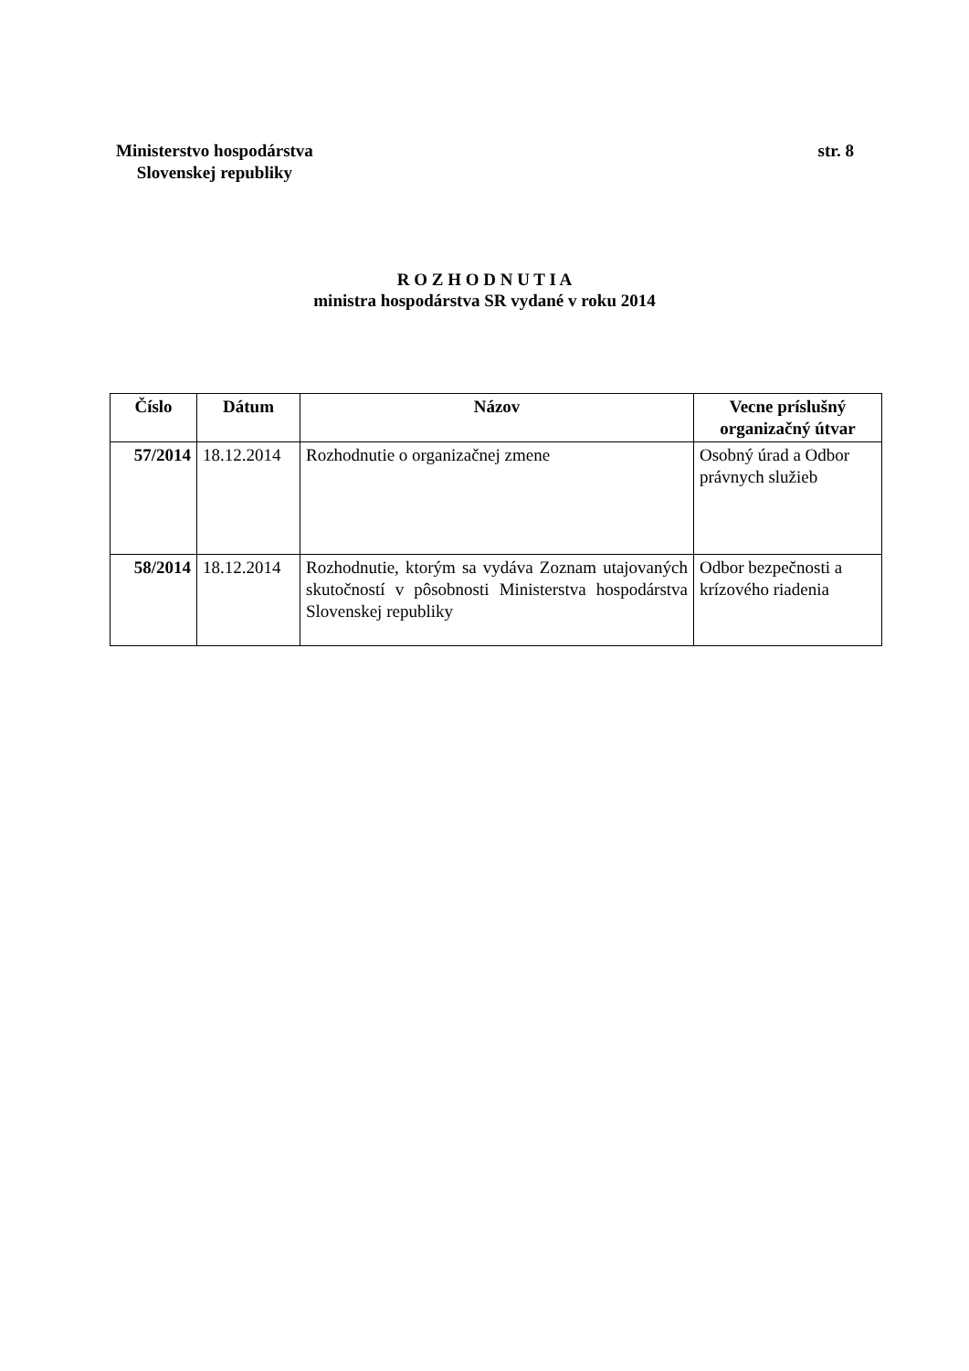Ministerstvo hospodárstva
Slovenskej republiky
str. 8
R O Z H O D N U T I A
ministra hospodárstva SR vydané v roku 2014
| Číslo | Dátum | Názov | Vecne príslušný organizačný útvar |
| --- | --- | --- | --- |
| 57/2014 | 18.12.2014 | Rozhodnutie o organizačnej zmene | Osobný úrad a Odbor právnych služieb |
| 58/2014 | 18.12.2014 | Rozhodnutie, ktorým sa vydáva Zoznam utajovaných skutočností v pôsobnosti Ministerstva hospodárstva Slovenskej republiky | Odbor bezpečnosti a krízového riadenia |